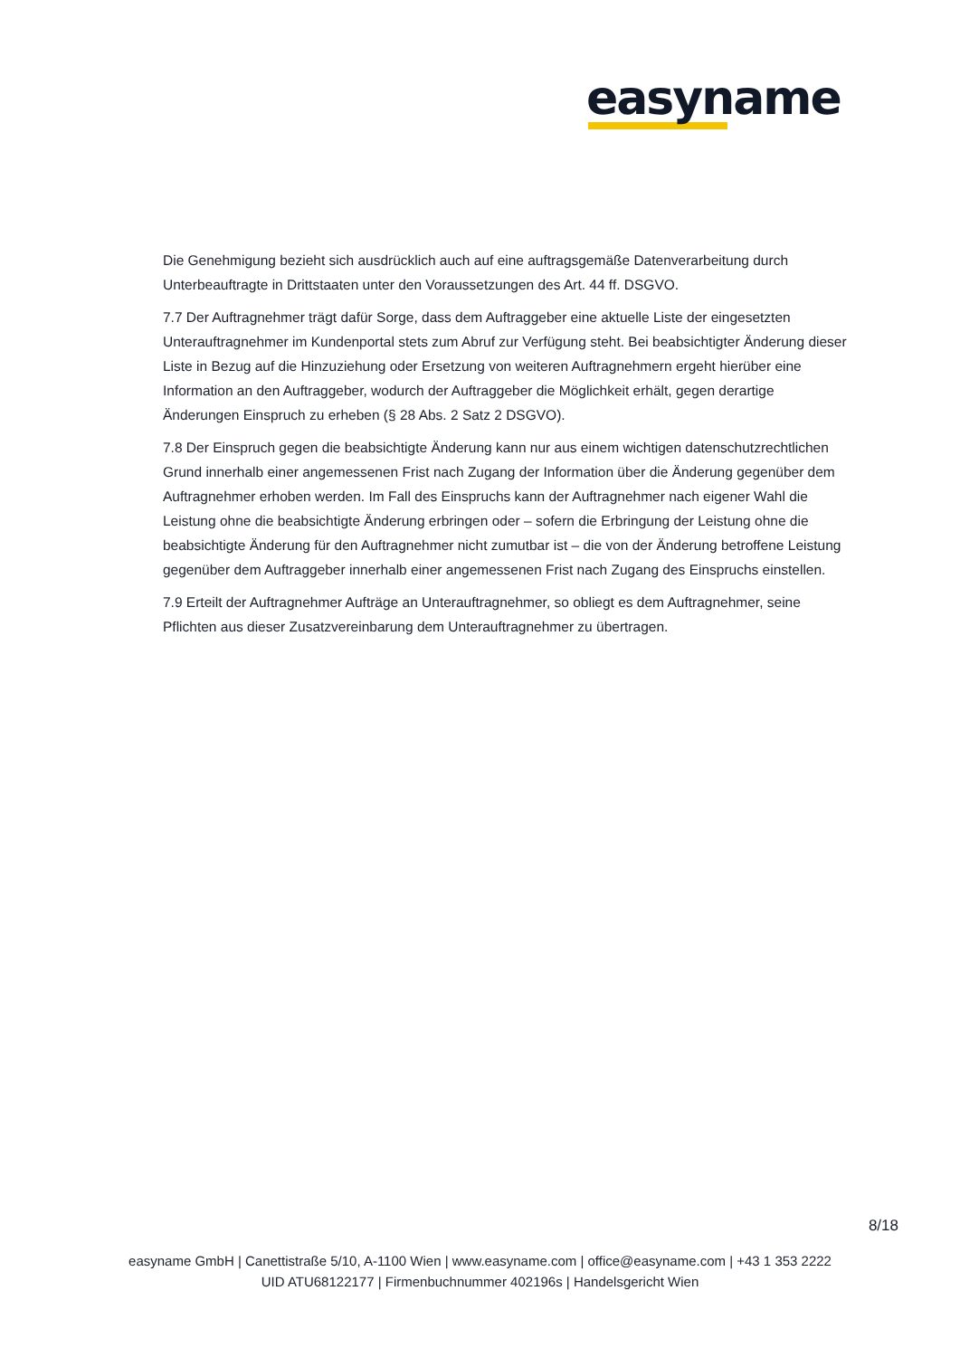easyname
Die Genehmigung bezieht sich ausdrücklich auch auf eine auftragsgemäße Datenverarbeitung durch Unterbeauftragte in Drittstaaten unter den Voraussetzungen des Art. 44 ff. DSGVO.
7.7 Der Auftragnehmer trägt dafür Sorge, dass dem Auftraggeber eine aktuelle Liste der eingesetzten Unterauftragnehmer im Kundenportal stets zum Abruf zur Verfügung steht. Bei beabsichtigter Änderung dieser Liste in Bezug auf die Hinzuziehung oder Ersetzung von weiteren Auftragnehmern ergeht hierüber eine Information an den Auftraggeber, wodurch der Auftraggeber die Möglichkeit erhält, gegen derartige Änderungen Einspruch zu erheben (§ 28 Abs. 2 Satz 2 DSGVO).
7.8 Der Einspruch gegen die beabsichtigte Änderung kann nur aus einem wichtigen datenschutzrechtlichen Grund innerhalb einer angemessenen Frist nach Zugang der Information über die Änderung gegenüber dem Auftragnehmer erhoben werden. Im Fall des Einspruchs kann der Auftragnehmer nach eigener Wahl die Leistung ohne die beabsichtigte Änderung erbringen oder – sofern die Erbringung der Leistung ohne die beabsichtigte Änderung für den Auftragnehmer nicht zumutbar ist – die von der Änderung betroffene Leistung gegenüber dem Auftraggeber innerhalb einer angemessenen Frist nach Zugang des Einspruchs einstellen.
7.9 Erteilt der Auftragnehmer Aufträge an Unterauftragnehmer, so obliegt es dem Auftragnehmer, seine Pflichten aus dieser Zusatzvereinbarung dem Unterauftragnehmer zu übertragen.
8/18
easyname GmbH | Canettistraße 5/10, A-1100 Wien | www.easyname.com | office@easyname.com | +43 1 353 2222
UID ATU68122177 | Firmenbuchnummer 402196s | Handelsgericht Wien